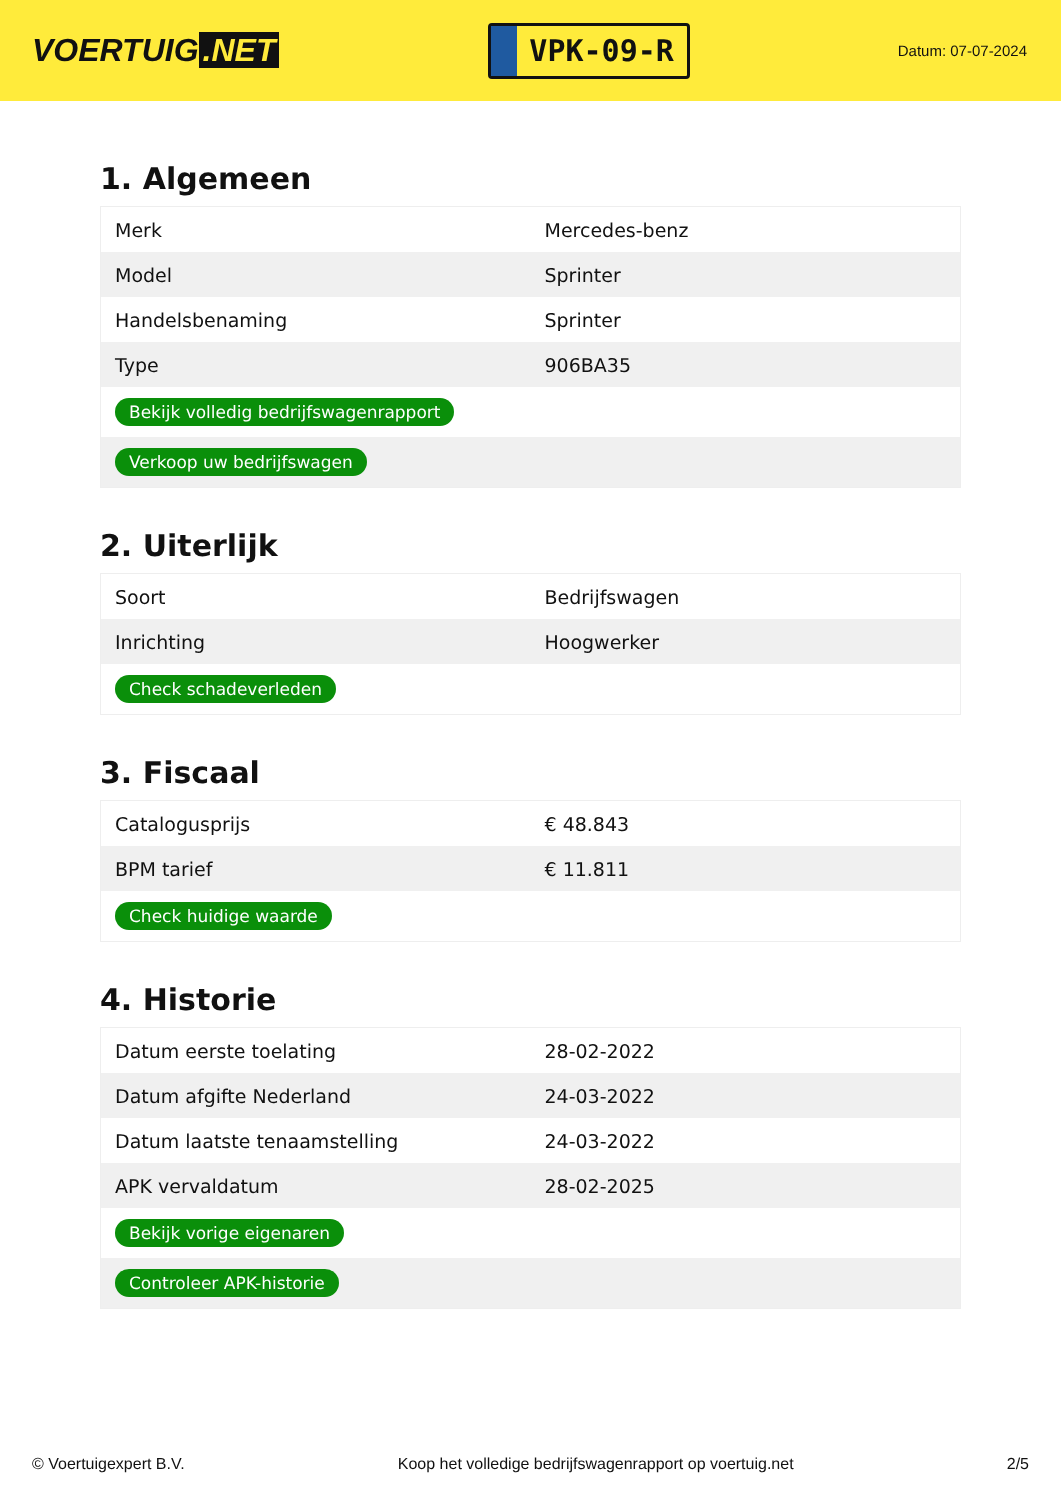VOERTUIG.NET
VPK-09-R
Datum: 07-07-2024
1. Algemeen
| Merk | Mercedes-benz |
| Model | Sprinter |
| Handelsbenaming | Sprinter |
| Type | 906BA35 |
| Bekijk volledig bedrijfswagenrapport | |
| Verkoop uw bedrijfswagen | |
2. Uiterlijk
| Soort | Bedrijfswagen |
| Inrichting | Hoogwerker |
| Check schadeverleden | |
3. Fiscaal
| Catalogusprijs | € 48.843 |
| BPM tarief | € 11.811 |
| Check huidige waarde | |
4. Historie
| Datum eerste toelating | 28-02-2022 |
| Datum afgifte Nederland | 24-03-2022 |
| Datum laatste tenaamstelling | 24-03-2022 |
| APK vervaldatum | 28-02-2025 |
| Bekijk vorige eigenaren | |
| Controleer APK-historie | |
© Voertuigexpert B.V. Koop het volledige bedrijfswagenrapport op voertuig.net 2/5